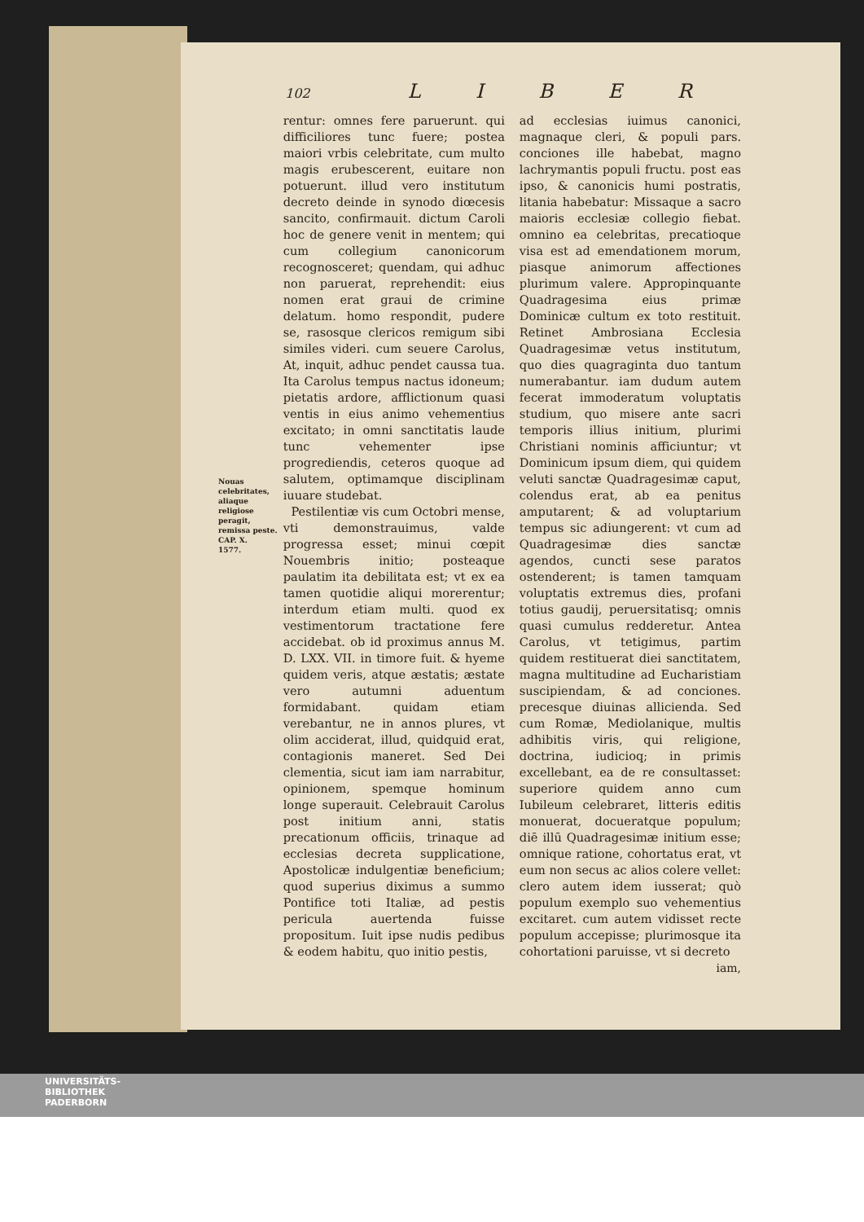102 L I B E R
Nouas celebritates, aliaque religiose peragit, remissa peste.
CAP. X.
1577.
rentur: omnes fere paruerunt. qui difficiliores tunc fuere; postea maiori vrbis celebritate, cum multo magis erubescerent, euitare non potuerunt. illud vero institutum decreto deinde in synodo diœcesis sancito, confirmauit. dictum Caroli hoc de genere venit in mentem; qui cum collegium canonicorum recognosceret; quendam, qui adhuc non paruerat, reprehendit: eius nomen erat graui de crimine delatum. homo respondit, pudere se, rasosque clericos remigum sibi similes videri. cum seuere Carolus, At, inquit, adhuc pendet caussa tua. Ita Carolus tempus nactus idoneum; pietatis ardore, afflictionum quasi ventis in eius animo vehementius excitato; in omni sanctitatis laude tunc vehementer ipse progrediendis, ceteros quoque ad salutem, optimamque disciplinam iuuare studebat.
Pestilentiæ vis cum Octobri mense, vti demonstrauimus, valde progressa esset; minui cœpit Nouembris initio; posteaque paulatim ita debilitata est; vt ex ea tamen quotidie aliqui morerentur; interdum etiam multi. quod ex vestimentorum tractatione fere accidebat. ob id proximus annus M. D. LXX. VII. in timore fuit. & hyeme quidem veris, atque æstatis; æstate vero autumni aduentum formidabant. quidam etiam verebantur, ne in annos plures, vt olim acciderat, illud, quidquid erat, contagionis maneret. Sed Dei clementia, sicut iam iam narrabitur, opinionem, spemque hominum longe superauit. Celebrauit Carolus post initium anni, statis precationum officiis, trinaque ad ecclesias decreta supplicatione, Apostolicæ indulgentiæ beneficium; quod superius diximus a summo Pontifice toti Italiæ, ad pestis pericula auertenda fuisse propositum. Iuit ipse nudis pedibus & eodem habitu, quo initio pestis,
ad ecclesias iuimus canonici, magnaque cleri, & populi pars. conciones ille habebat, magno lachrymantis populi fructu. post eas ipso, & canonicis humi postratis, litania habebatur: Missaque a sacro maioris ecclesiæ collegio fiebat. omnino ea celebritas, precatioque visa est ad emendationem morum, piasque animorum affectiones plurimum valere. Appropinquante Quadragesima eius primæ Dominicæ cultum ex toto restituit. Retinet Ambrosiana Ecclesia Quadragesimæ vetus institutum, quo dies quagraginta duo tantum numerabantur. iam dudum autem fecerat immoderatum voluptatis studium, quo misere ante sacri temporis illius initium, plurimi Christiani nominis afficiuntur; vt Dominicum ipsum diem, qui quidem veluti sanctæ Quadragesimæ caput, colendus erat, ab ea penitus amputarent; & ad voluptarium tempus sic adiungerent: vt cum ad Quadragesimæ dies sanctæ agendos, cuncti sese paratos ostenderent; is tamen tamquam voluptatis extremus dies, profani totius gaudij, peruersitatisq; omnis quasi cumulus redderetur. Antea Carolus, vt tetigimus, partim quidem restituerat diei sanctitatem, magna multitudine ad Eucharistiam suscipiendam, & ad conciones. precesque diuinas allicienda. Sed cum Romæ, Mediolanique, multis adhibitis viris, qui religione, doctrina, iudicioq; in primis excellebant, ea de re consultasset: superiore quidem anno cum Iubileum celebraret, litteris editis monuerat, docueratque populum; diē illū Quadragesimæ initium esse; omnique ratione, cohortatus erat, vt eum non secus ac alios colere vellet: clero autem idem iusserat; quò populum exemplo suo vehementius excitaret. cum autem vidisset recte populum accepisse; plurimosque ita cohortationi paruisse, vt si decreto
iam,
UNIVERSITÄTS-
BIBLIOTHEK
PADERBORN